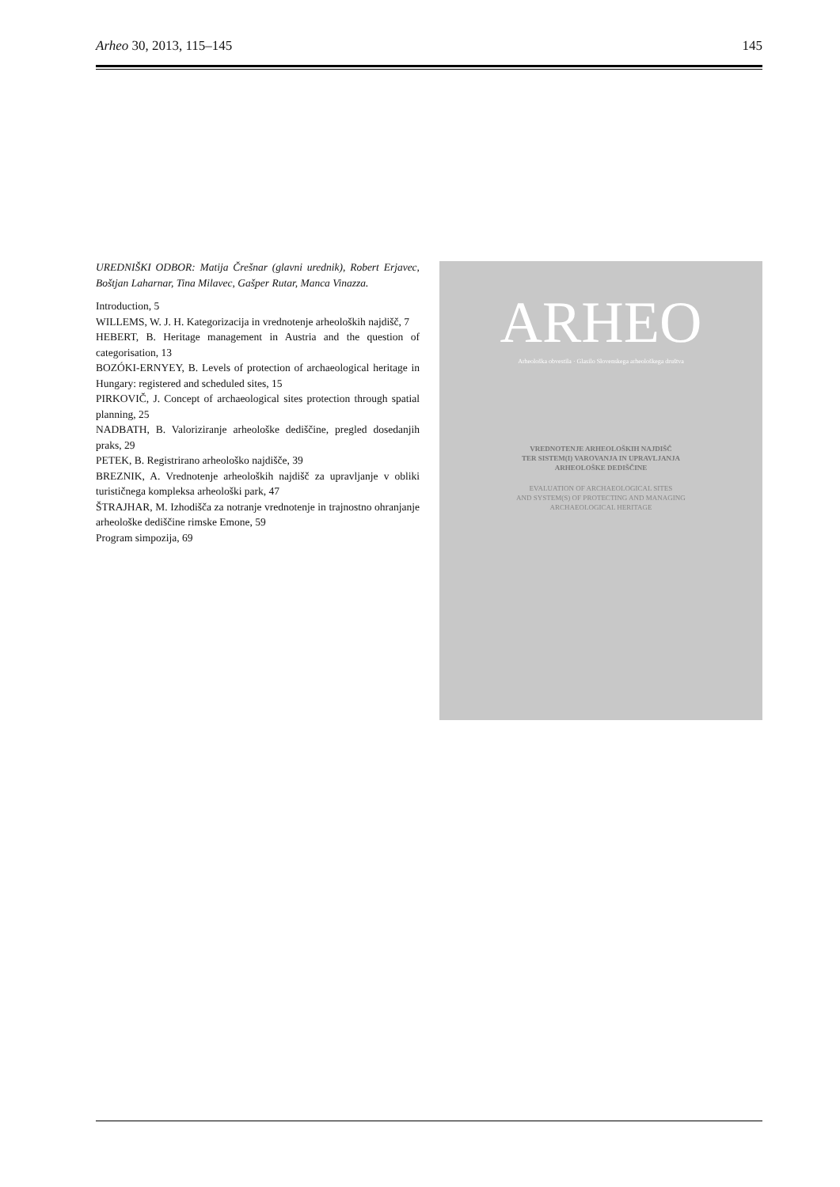Arheo 30, 2013, 115–145 145
UREDNIŠKI ODBOR: Matija Črešnar (glavni urednik), Robert Erjavec, Boštjan Laharnar, Tina Milavec, Gašper Rutar, Manca Vinazza.
Introduction, 5
WILLEMS, W. J. H. Kategorizacija in vrednotenje arheoloških najdišč, 7
HEBERT, B. Heritage management in Austria and the question of categorisation, 13
BOZÓKI-ERNYEY, B. Levels of protection of archaeological heritage in Hungary: registered and scheduled sites, 15
PIRKOVIČ, J. Concept of archaeological sites protection through spatial planning, 25
NADBATH, B. Valoriziranje arheološke dediščine, pregled dosedanjih praks, 29
PETEK, B. Registrirano arheološko najdišče, 39
BREZNIK, A. Vrednotenje arheoloških najdišč za upravljanje v obliki turističnega kompleksa arheološki park, 47
ŠTRAJHAR, M. Izhodišča za notranje vrednotenje in trajnostno ohranjanje arheološke dediščine rimske Emone, 59
Program simpozija, 69
ARHEO
Arheološka obvestila · Glasilo Slovenskega arheološkega društva
VREDNOTENJE ARHEOLOŠKIH NAJDIŠČ
TER SISTEM(I) VAROVANJA IN UPRAVLJANJA
ARHEOLOŠKE DEDIŠČINE
EVALUATION OF ARCHAEOLOGICAL SITES
AND SYSTEM(S) OF PROTECTING AND MANAGING
ARCHAEOLOGICAL HERITAGE